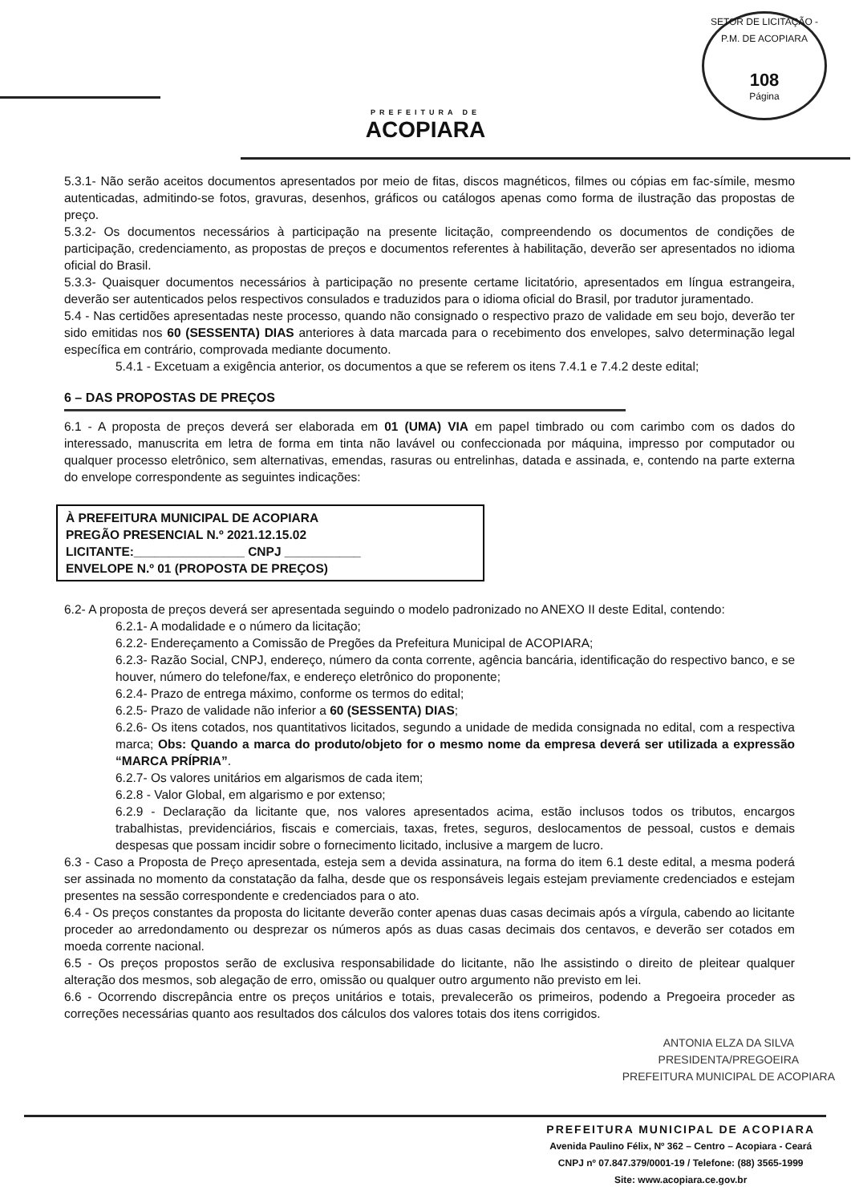PREFEITURA DE
ACOPIARA
SETOR DE LICITAÇÃO - P.M. DE ACOPIARA
108
Página
5.3.1- Não serão aceitos documentos apresentados por meio de fitas, discos magnéticos, filmes ou cópias em fac-símile, mesmo autenticadas, admitindo-se fotos, gravuras, desenhos, gráficos ou catálogos apenas como forma de ilustração das propostas de preço.
5.3.2- Os documentos necessários à participação na presente licitação, compreendendo os documentos de condições de participação, credenciamento, as propostas de preços e documentos referentes à habilitação, deverão ser apresentados no idioma oficial do Brasil.
5.3.3- Quaisquer documentos necessários à participação no presente certame licitatório, apresentados em língua estrangeira, deverão ser autenticados pelos respectivos consulados e traduzidos para o idioma oficial do Brasil, por tradutor juramentado.
5.4 - Nas certidões apresentadas neste processo, quando não consignado o respectivo prazo de validade em seu bojo, deverão ter sido emitidas nos 60 (SESSENTA) DIAS anteriores à data marcada para o recebimento dos envelopes, salvo determinação legal específica em contrário, comprovada mediante documento.
5.4.1 - Excetuam a exigência anterior, os documentos a que se referem os itens 7.4.1 e 7.4.2 deste edital;
6 – DAS PROPOSTAS DE PREÇOS
6.1 - A proposta de preços deverá ser elaborada em 01 (UMA) VIA em papel timbrado ou com carimbo com os dados do interessado, manuscrita em letra de forma em tinta não lavável ou confeccionada por máquina, impresso por computador ou qualquer processo eletrônico, sem alternativas, emendas, rasuras ou entrelinhas, datada e assinada, e, contendo na parte externa do envelope correspondente as seguintes indicações:
À PREFEITURA MUNICIPAL DE ACOPIARA
PREGÃO PRESENCIAL N.º 2021.12.15.02
LICITANTE:________________ CNPJ ___________
ENVELOPE N.º 01 (PROPOSTA DE PREÇOS)
6.2- A proposta de preços deverá ser apresentada seguindo o modelo padronizado no ANEXO II deste Edital, contendo:
6.2.1- A modalidade e o número da licitação;
6.2.2- Endereçamento a Comissão de Pregões da Prefeitura Municipal de ACOPIARA;
6.2.3- Razão Social, CNPJ, endereço, número da conta corrente, agência bancária, identificação do respectivo banco, e se houver, número do telefone/fax, e endereço eletrônico do proponente;
6.2.4- Prazo de entrega máximo, conforme os termos do edital;
6.2.5- Prazo de validade não inferior a 60 (SESSENTA) DIAS;
6.2.6- Os itens cotados, nos quantitativos licitados, segundo a unidade de medida consignada no edital, com a respectiva marca; Obs: Quando a marca do produto/objeto for o mesmo nome da empresa deverá ser utilizada a expressão “MARCA PRÍPRIA”.
6.2.7- Os valores unitários em algarismos de cada item;
6.2.8 - Valor Global, em algarismo e por extenso;
6.2.9 - Declaração da licitante que, nos valores apresentados acima, estão inclusos todos os tributos, encargos trabalhistas, previdenciários, fiscais e comerciais, taxas, fretes, seguros, deslocamentos de pessoal, custos e demais despesas que possam incidir sobre o fornecimento licitado, inclusive a margem de lucro.
6.3 - Caso a Proposta de Preço apresentada, esteja sem a devida assinatura, na forma do item 6.1 deste edital, a mesma poderá ser assinada no momento da constatação da falha, desde que os responsáveis legais estejam previamente credenciados e estejam presentes na sessão correspondente e credenciados para o ato.
6.4 - Os preços constantes da proposta do licitante deverão conter apenas duas casas decimais após a vírgula, cabendo ao licitante proceder ao arredondamento ou desprezar os números após as duas casas decimais dos centavos, e deverão ser cotados em moeda corrente nacional.
6.5 - Os preços propostos serão de exclusiva responsabilidade do licitante, não lhe assistindo o direito de pleitear qualquer alteração dos mesmos, sob alegação de erro, omissão ou qualquer outro argumento não previsto em lei.
6.6 - Ocorrendo discrepância entre os preços unitários e totais, prevalecerão os primeiros, podendo a Pregoeira proceder as correções necessárias quanto aos resultados dos cálculos dos valores totais dos itens corrigidos.
ANTONIA ELZA DA SILVA
PRESIDENTA/PREGOEIRA
PREFEITURA MUNICIPAL DE ACOPIARA
PREFEITURA MUNICIPAL DE ACOPIARA
Avenida Paulino Félix, Nº 362 – Centro – Acopiara - Ceará
CNPJ nº 07.847.379/0001-19 / Telefone: (88) 3565-1999
Site: www.acopiara.ce.gov.br